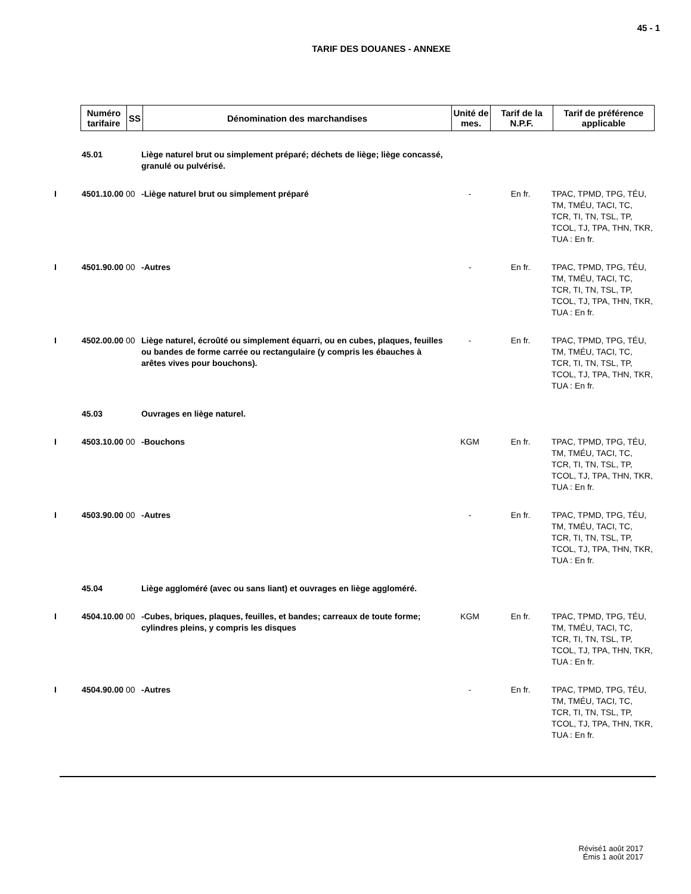45 - 1
TARIF DES DOUANES - ANNEXE
| Numéro tarifaire | SS | Dénomination des marchandises | Unité de mes. | Tarif de la N.P.F. | Tarif de préférence applicable |
| --- | --- | --- | --- | --- | --- |
| 45.01 | Liège naturel brut ou simplement préparé; déchets de liège; liège concassé, granulé ou pulvérisé. | | | |
| I 4501.10.00 00 | -Liège naturel brut ou simplement préparé | - | En fr. | TPAC, TPMD, TPG, TÉU, TM, TMÉU, TACI, TC, TCR, TI, TN, TSL, TP, TCOL, TJ, TPA, THN, TKR, TUA : En fr. |
| I 4501.90.00 00 | -Autres | - | En fr. | TPAC, TPMD, TPG, TÉU, TM, TMÉU, TACI, TC, TCR, TI, TN, TSL, TP, TCOL, TJ, TPA, THN, TKR, TUA : En fr. |
| I 4502.00.00 00 | Liège naturel, écroûté ou simplement équarri, ou en cubes, plaques, feuilles ou bandes de forme carrée ou rectangulaire (y compris les ébauches à arêtes vives pour bouchons). | - | En fr. | TPAC, TPMD, TPG, TÉU, TM, TMÉU, TACI, TC, TCR, TI, TN, TSL, TP, TCOL, TJ, TPA, THN, TKR, TUA : En fr. |
| 45.03 | Ouvrages en liège naturel. | | | |
| I 4503.10.00 00 | -Bouchons | KGM | En fr. | TPAC, TPMD, TPG, TÉU, TM, TMÉU, TACI, TC, TCR, TI, TN, TSL, TP, TCOL, TJ, TPA, THN, TKR, TUA : En fr. |
| I 4503.90.00 00 | -Autres | - | En fr. | TPAC, TPMD, TPG, TÉU, TM, TMÉU, TACI, TC, TCR, TI, TN, TSL, TP, TCOL, TJ, TPA, THN, TKR, TUA : En fr. |
| 45.04 | Liège aggloméré (avec ou sans liant) et ouvrages en liège aggloméré. | | | |
| I 4504.10.00 00 | -Cubes, briques, plaques, feuilles, et bandes; carreaux de toute forme; cylindres pleins, y compris les disques | KGM | En fr. | TPAC, TPMD, TPG, TÉU, TM, TMÉU, TACI, TC, TCR, TI, TN, TSL, TP, TCOL, TJ, TPA, THN, TKR, TUA : En fr. |
| I 4504.90.00 00 | -Autres | - | En fr. | TPAC, TPMD, TPG, TÉU, TM, TMÉU, TACI, TC, TCR, TI, TN, TSL, TP, TCOL, TJ, TPA, THN, TKR, TUA : En fr. |
Révisé1 août 2017
Émis 1 août 2017